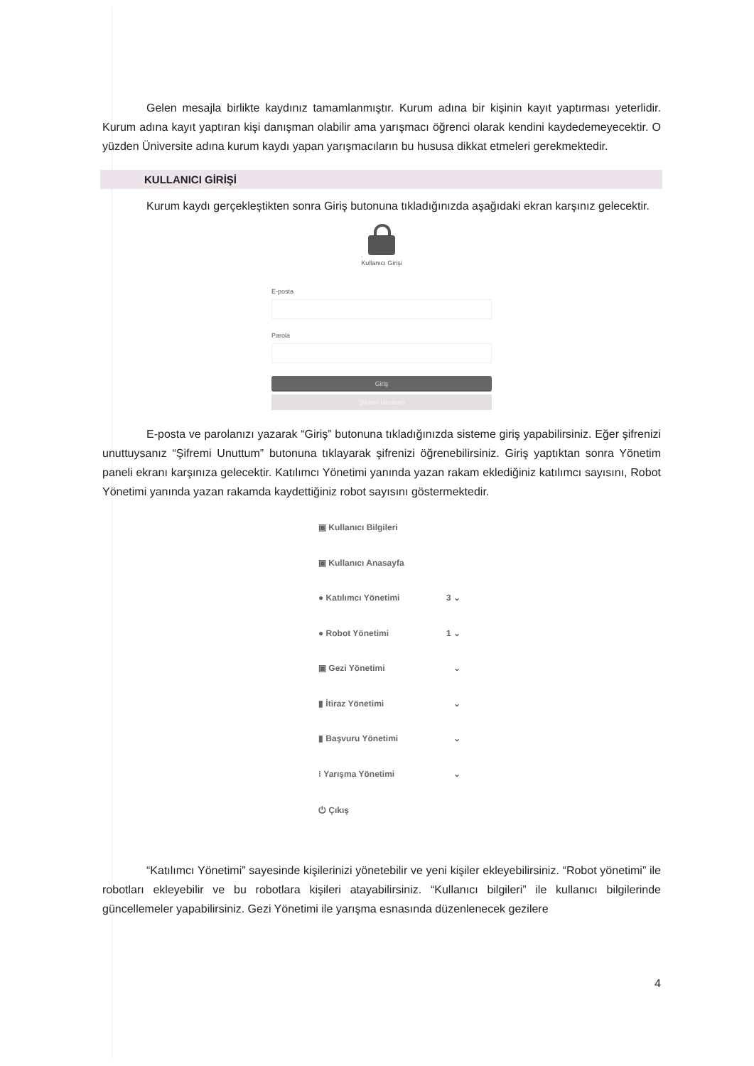Gelen mesajla birlikte kaydınız tamamlanmıştır. Kurum adına bir kişinin kayıt yaptırması yeterlidir. Kurum adına kayıt yaptıran kişi danışman olabilir ama yarışmacı öğrenci olarak kendini kaydedemeyecektir. O yüzden Üniversite adına kurum kaydı yapan yarışmacıların bu hususa dikkat etmeleri gerekmektedir.
KULLANICI GİRİŞİ
Kurum kaydı gerçekleştikten sonra Giriş butonuna tıkladığınızda aşağıdaki ekran karşınız gelecektir.
Kullanıcı Girişi
E-posta
Parola
Giriş
Şifremi Unuttum
E-posta ve parolanızı yazarak “Giriş” butonuna tıkladığınızda sisteme giriş yapabilirsiniz. Eğer şifrenizi unuttuysanız “Şifremi Unuttum” butonuna tıklayarak şifrenizi öğrenebilirsiniz. Giriş yaptıktan sonra Yönetim paneli ekranı karşınıza gelecektir. Katılımcı Yönetimi yanında yazan rakam eklediğiniz katılımcı sayısını, Robot Yönetimi yanında yazan rakamda kaydettiğiniz robot sayısını göstermektedir.
▣ Kullanıcı Bilgileri
▣ Kullanıcı Anasayfa
● Katılımcı Yönetimi 3 ⌄
● Robot Yönetimi 1 ⌄
▣ Gezi Yönetimi ⌄
▮ İtiraz Yönetimi ⌄
▮ Başvuru Yönetimi ⌄
⁝ Yarışma Yönetimi ⌄
⏻ Çıkış
“Katılımcı Yönetimi” sayesinde kişilerinizi yönetebilir ve yeni kişiler ekleyebilirsiniz. “Robot yönetimi” ile robotları ekleyebilir ve bu robotlara kişileri atayabilirsiniz. “Kullanıcı bilgileri” ile kullanıcı bilgilerinde güncellemeler yapabilirsiniz. Gezi Yönetimi ile yarışma esnasında düzenlenecek gezilere
4